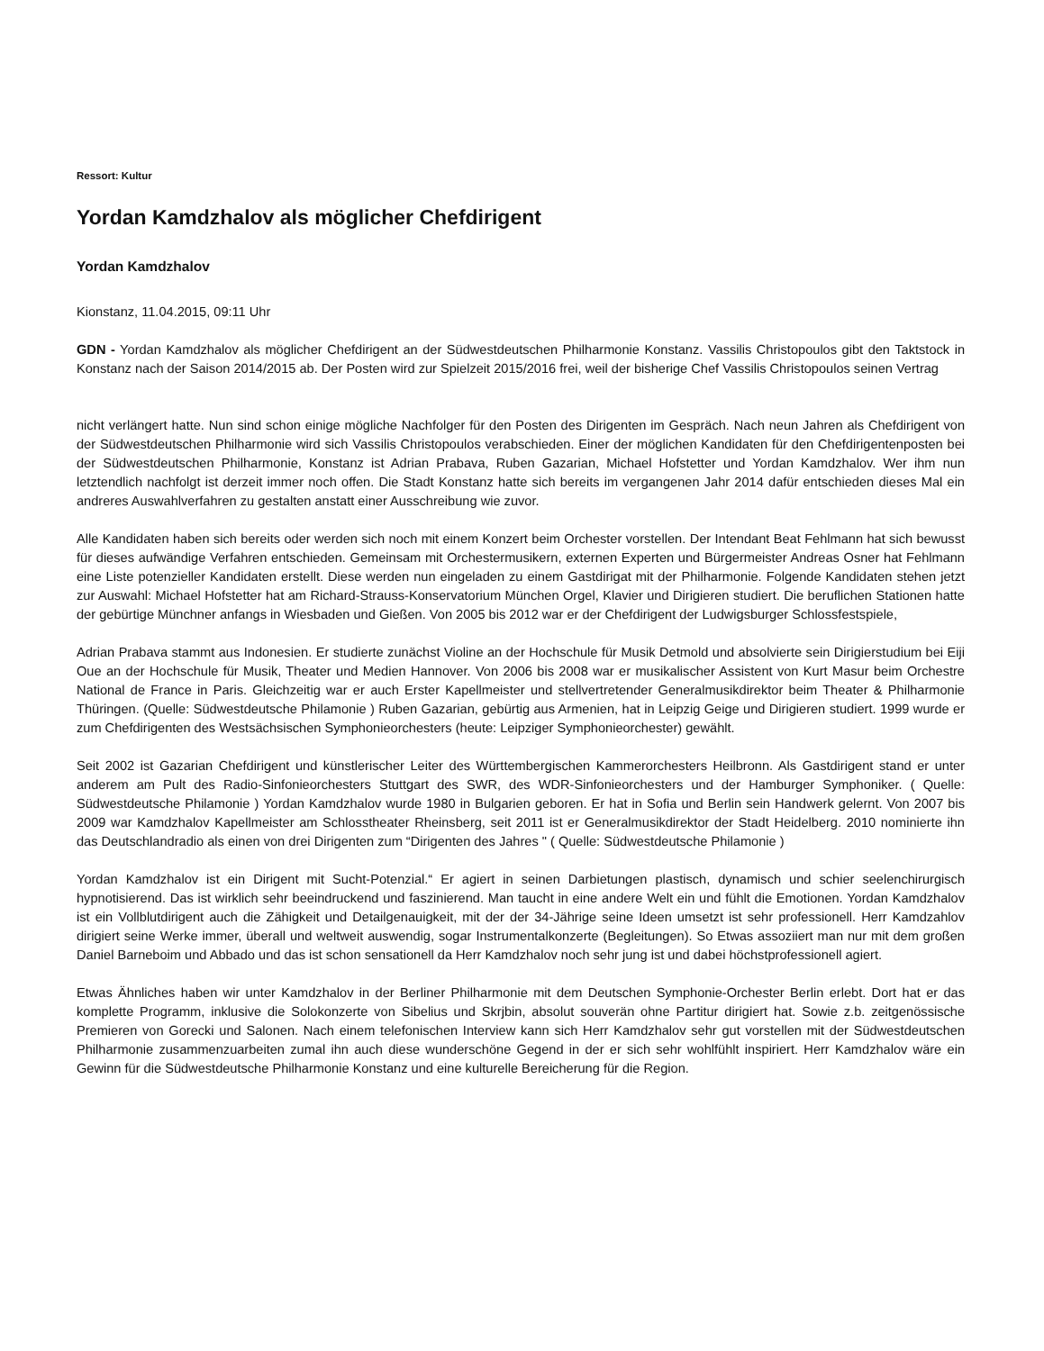Ressort: Kultur
Yordan Kamdzhalov als möglicher Chefdirigent
Yordan Kamdzhalov
Kionstanz, 11.04.2015, 09:11 Uhr
GDN - Yordan Kamdzhalov als möglicher Chefdirigent an der Südwestdeutschen Philharmonie Konstanz. Vassilis Christopoulos gibt den Taktstock in Konstanz nach der Saison 2014/2015 ab. Der Posten wird zur Spielzeit 2015/2016 frei, weil der bisherige Chef Vassilis Christopoulos seinen Vertrag
nicht verlängert hatte. Nun sind schon einige mögliche Nachfolger für den Posten des Dirigenten im Gespräch. Nach neun Jahren als Chefdirigent von der Südwestdeutschen Philharmonie wird sich Vassilis Christopoulos verabschieden. Einer der möglichen Kandidaten für den Chefdirigentenposten bei der Südwestdeutschen Philharmonie, Konstanz ist Adrian Prabava, Ruben Gazarian, Michael Hofstetter und Yordan Kamdzhalov. Wer ihm nun letztendlich nachfolgt ist derzeit immer noch offen. Die Stadt Konstanz hatte sich bereits im vergangenen Jahr 2014 dafür entschieden dieses Mal ein andreres Auswahlverfahren zu gestalten anstatt einer Ausschreibung wie zuvor.
Alle Kandidaten haben sich bereits oder werden sich noch mit einem Konzert beim Orchester vorstellen. Der Intendant Beat Fehlmann hat sich bewusst für dieses aufwändige Verfahren entschieden. Gemeinsam mit Orchestermusikern, externen Experten und Bürgermeister Andreas Osner hat Fehlmann eine Liste potenzieller Kandidaten erstellt. Diese werden nun eingeladen zu einem Gastdirigat mit der Philharmonie. Folgende Kandidaten stehen jetzt zur Auswahl: Michael Hofstetter hat am Richard-Strauss-Konservatorium München Orgel, Klavier und Dirigieren studiert. Die beruflichen Stationen hatte der gebürtige Münchner anfangs in Wiesbaden und Gießen. Von 2005 bis 2012 war er der Chefdirigent der Ludwigsburger Schlossfestspiele,
Adrian Prabava stammt aus Indonesien. Er studierte zunächst Violine an der Hochschule für Musik Detmold und absolvierte sein Dirigierstudium bei Eiji Oue an der Hochschule für Musik, Theater und Medien Hannover. Von 2006 bis 2008 war er musikalischer Assistent von Kurt Masur beim Orchestre National de France in Paris. Gleichzeitig war er auch Erster Kapellmeister und stellvertretender Generalmusikdirektor beim Theater & Philharmonie Thüringen. (Quelle: Südwestdeutsche Philamonie ) Ruben Gazarian, gebürtig aus Armenien, hat in Leipzig Geige und Dirigieren studiert. 1999 wurde er zum Chefdirigenten des Westsächsischen Symphonieorchesters (heute: Leipziger Symphonieorchester) gewählt.
Seit 2002 ist Gazarian Chefdirigent und künstlerischer Leiter des Württembergischen Kammerorchesters Heilbronn. Als Gastdirigent stand er unter anderem am Pult des Radio-Sinfonieorchesters Stuttgart des SWR, des WDR-Sinfonieorchesters und der Hamburger Symphoniker. ( Quelle: Südwestdeutsche Philamonie ) Yordan Kamdzhalov wurde 1980 in Bulgarien geboren. Er hat in Sofia und Berlin sein Handwerk gelernt. Von 2007 bis 2009 war Kamdzhalov Kapellmeister am Schlosstheater Rheinsberg, seit 2011 ist er Generalmusikdirektor der Stadt Heidelberg. 2010 nominierte ihn das Deutschlandradio als einen von drei Dirigenten zum “Dirigenten des Jahres " ( Quelle: Südwestdeutsche Philamonie )
Yordan Kamdzhalov ist ein Dirigent mit Sucht-Potenzial.“ Er agiert in seinen Darbietungen plastisch, dynamisch und schier seelenchirurgisch hypnotisierend. Das ist wirklich sehr beeindruckend und faszinierend. Man taucht in eine andere Welt ein und fühlt die Emotionen. Yordan Kamdzhalov ist ein Vollblutdirigent auch die Zähigkeit und Detailgenauigkeit, mit der der 34-Jährige seine Ideen umsetzt ist sehr professionell. Herr Kamdzahlov dirigiert seine Werke immer, überall und weltweit auswendig, sogar Instrumentalkonzerte (Begleitungen). So Etwas assoziiert man nur mit dem großen Daniel Barneboim und Abbado und das ist schon sensationell da Herr Kamdzhalov noch sehr jung ist und dabei höchstprofessionell agiert.
Etwas Ähnliches haben wir unter Kamdzhalov in der Berliner Philharmonie mit dem Deutschen Symphonie-Orchester Berlin erlebt. Dort hat er das komplette Programm, inklusive die Solokonzerte von Sibelius und Skrjbin, absolut souverän ohne Partitur dirigiert hat. Sowie z.b. zeitgenössische Premieren von Gorecki und Salonen. Nach einem telefonischen Interview kann sich Herr Kamdzhalov sehr gut vorstellen mit der Südwestdeutschen Philharmonie zusammenzuarbeiten zumal ihn auch diese wunderschöne Gegend in der er sich sehr wohlfühlt inspiriert. Herr Kamdzhalov wäre ein Gewinn für die Südwestdeutsche Philharmonie Konstanz und eine kulturelle Bereicherung für die Region.